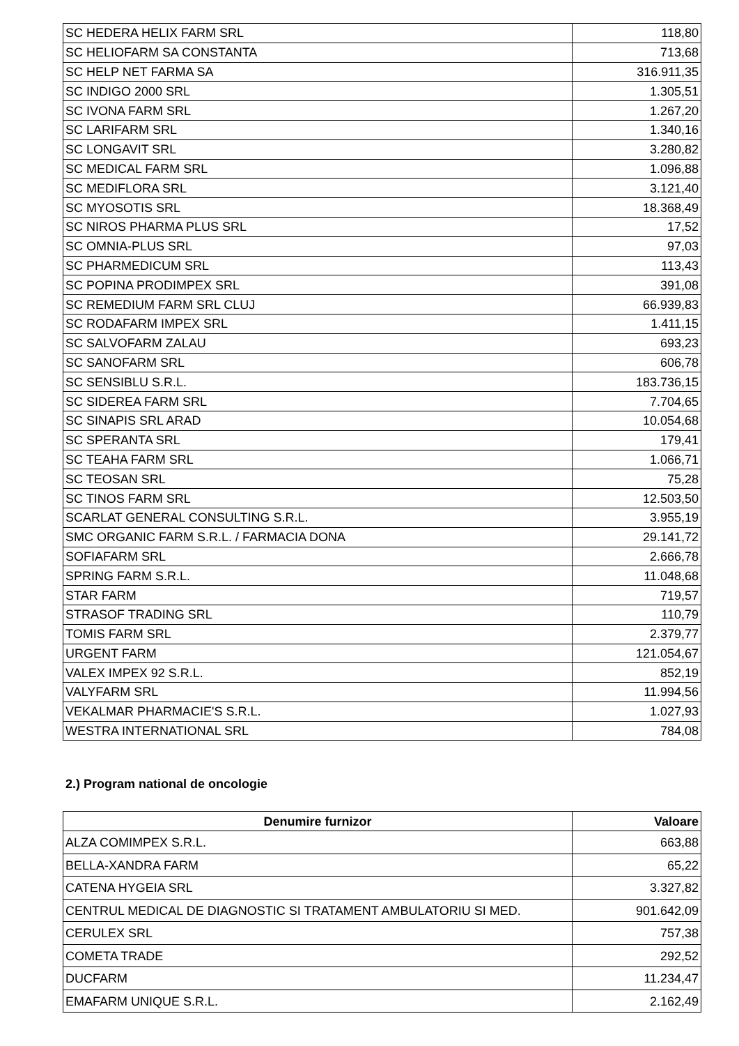| SC HEDERA HELIX FARM SRL | 118,80 |
| SC HELIOFARM SA CONSTANTA | 713,68 |
| SC HELP NET FARMA SA | 316.911,35 |
| SC INDIGO 2000 SRL | 1.305,51 |
| SC IVONA FARM SRL | 1.267,20 |
| SC LARIFARM SRL | 1.340,16 |
| SC LONGAVIT SRL | 3.280,82 |
| SC MEDICAL FARM SRL | 1.096,88 |
| SC MEDIFLORA SRL | 3.121,40 |
| SC MYOSOTIS SRL | 18.368,49 |
| SC NIROS PHARMA PLUS SRL | 17,52 |
| SC OMNIA-PLUS SRL | 97,03 |
| SC PHARMEDICUM SRL | 113,43 |
| SC POPINA PRODIMPEX SRL | 391,08 |
| SC REMEDIUM FARM SRL CLUJ | 66.939,83 |
| SC RODAFARM IMPEX SRL | 1.411,15 |
| SC SALVOFARM ZALAU | 693,23 |
| SC SANOFARM SRL | 606,78 |
| SC SENSIBLU S.R.L. | 183.736,15 |
| SC SIDEREA FARM SRL | 7.704,65 |
| SC SINAPIS SRL ARAD | 10.054,68 |
| SC SPERANTA SRL | 179,41 |
| SC TEAHA FARM SRL | 1.066,71 |
| SC TEOSAN SRL | 75,28 |
| SC TINOS FARM SRL | 12.503,50 |
| SCARLAT GENERAL CONSULTING S.R.L. | 3.955,19 |
| SMC ORGANIC FARM S.R.L. / FARMACIA DONA | 29.141,72 |
| SOFIAFARM SRL | 2.666,78 |
| SPRING FARM S.R.L. | 11.048,68 |
| STAR FARM | 719,57 |
| STRASOF TRADING SRL | 110,79 |
| TOMIS FARM SRL | 2.379,77 |
| URGENT FARM | 121.054,67 |
| VALEX IMPEX 92 S.R.L. | 852,19 |
| VALYFARM SRL | 11.994,56 |
| VEKALMAR PHARMACIE'S S.R.L. | 1.027,93 |
| WESTRA INTERNATIONAL SRL | 784,08 |
2.) Program national de oncologie
| Denumire furnizor | Valoare |
| --- | --- |
| ALZA COMIMPEX S.R.L. | 663,88 |
| BELLA-XANDRA FARM | 65,22 |
| CATENA HYGEIA SRL | 3.327,82 |
| CENTRUL MEDICAL DE DIAGNOSTIC SI TRATAMENT AMBULATORIU SI MED. | 901.642,09 |
| CERULEX SRL | 757,38 |
| COMETA TRADE | 292,52 |
| DUCFARM | 11.234,47 |
| EMAFARM UNIQUE S.R.L. | 2.162,49 |